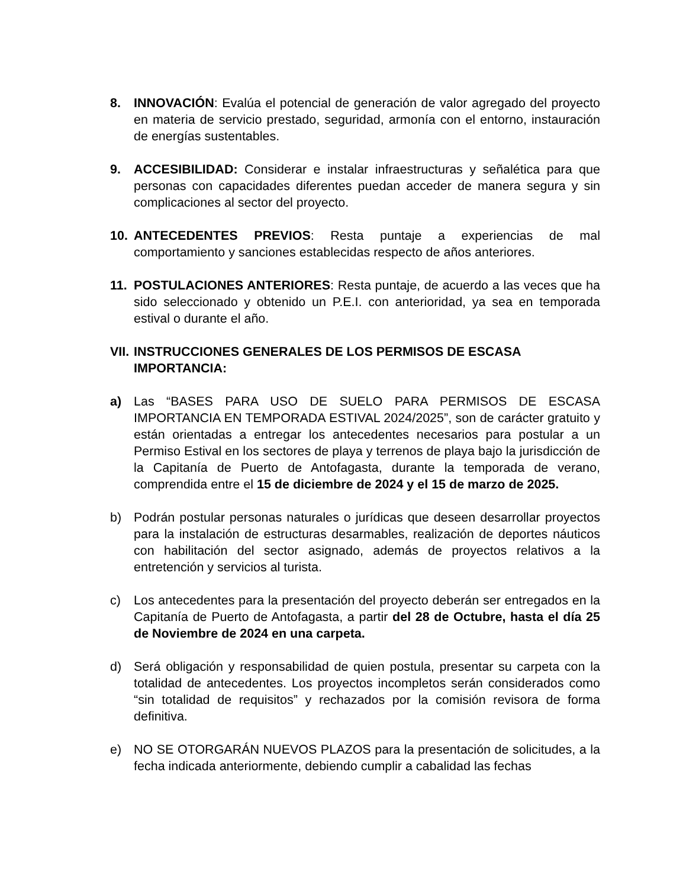8. INNOVACIÓN: Evalúa el potencial de generación de valor agregado del proyecto en materia de servicio prestado, seguridad, armonía con el entorno, instauración de energías sustentables.
9. ACCESIBILIDAD: Considerar e instalar infraestructuras y señalética para que personas con capacidades diferentes puedan acceder de manera segura y sin complicaciones al sector del proyecto.
10. ANTECEDENTES PREVIOS: Resta puntaje a experiencias de mal comportamiento y sanciones establecidas respecto de años anteriores.
11. POSTULACIONES ANTERIORES: Resta puntaje, de acuerdo a las veces que ha sido seleccionado y obtenido un P.E.I. con anterioridad, ya sea en temporada estival o durante el año.
VII.
INSTRUCCIONES GENERALES DE LOS PERMISOS DE ESCASA IMPORTANCIA:
a) Las “BASES PARA USO DE SUELO PARA PERMISOS DE ESCASA IMPORTANCIA EN TEMPORADA ESTIVAL 2024/2025”, son de carácter gratuito y están orientadas a entregar los antecedentes necesarios para postular a un Permiso Estival en los sectores de playa y terrenos de playa bajo la jurisdicción de la Capitanía de Puerto de Antofagasta, durante la temporada de verano, comprendida entre el 15 de diciembre de 2024 y el 15 de marzo de 2025.
b) Podrán postular personas naturales o jurídicas que deseen desarrollar proyectos para la instalación de estructuras desarmables, realización de deportes náuticos con habilitación del sector asignado, además de proyectos relativos a la entretención y servicios al turista.
c) Los antecedentes para la presentación del proyecto deberán ser entregados en la Capitanía de Puerto de Antofagasta, a partir del 28 de Octubre, hasta el día 25 de Noviembre de 2024 en una carpeta.
d) Será obligación y responsabilidad de quien postula, presentar su carpeta con la totalidad de antecedentes. Los proyectos incompletos serán considerados como “sin totalidad de requisitos” y rechazados por la comisión revisora de forma definitiva.
e) NO SE OTORGARÁN NUEVOS PLAZOS para la presentación de solicitudes, a la fecha indicada anteriormente, debiendo cumplir a cabalidad las fechas